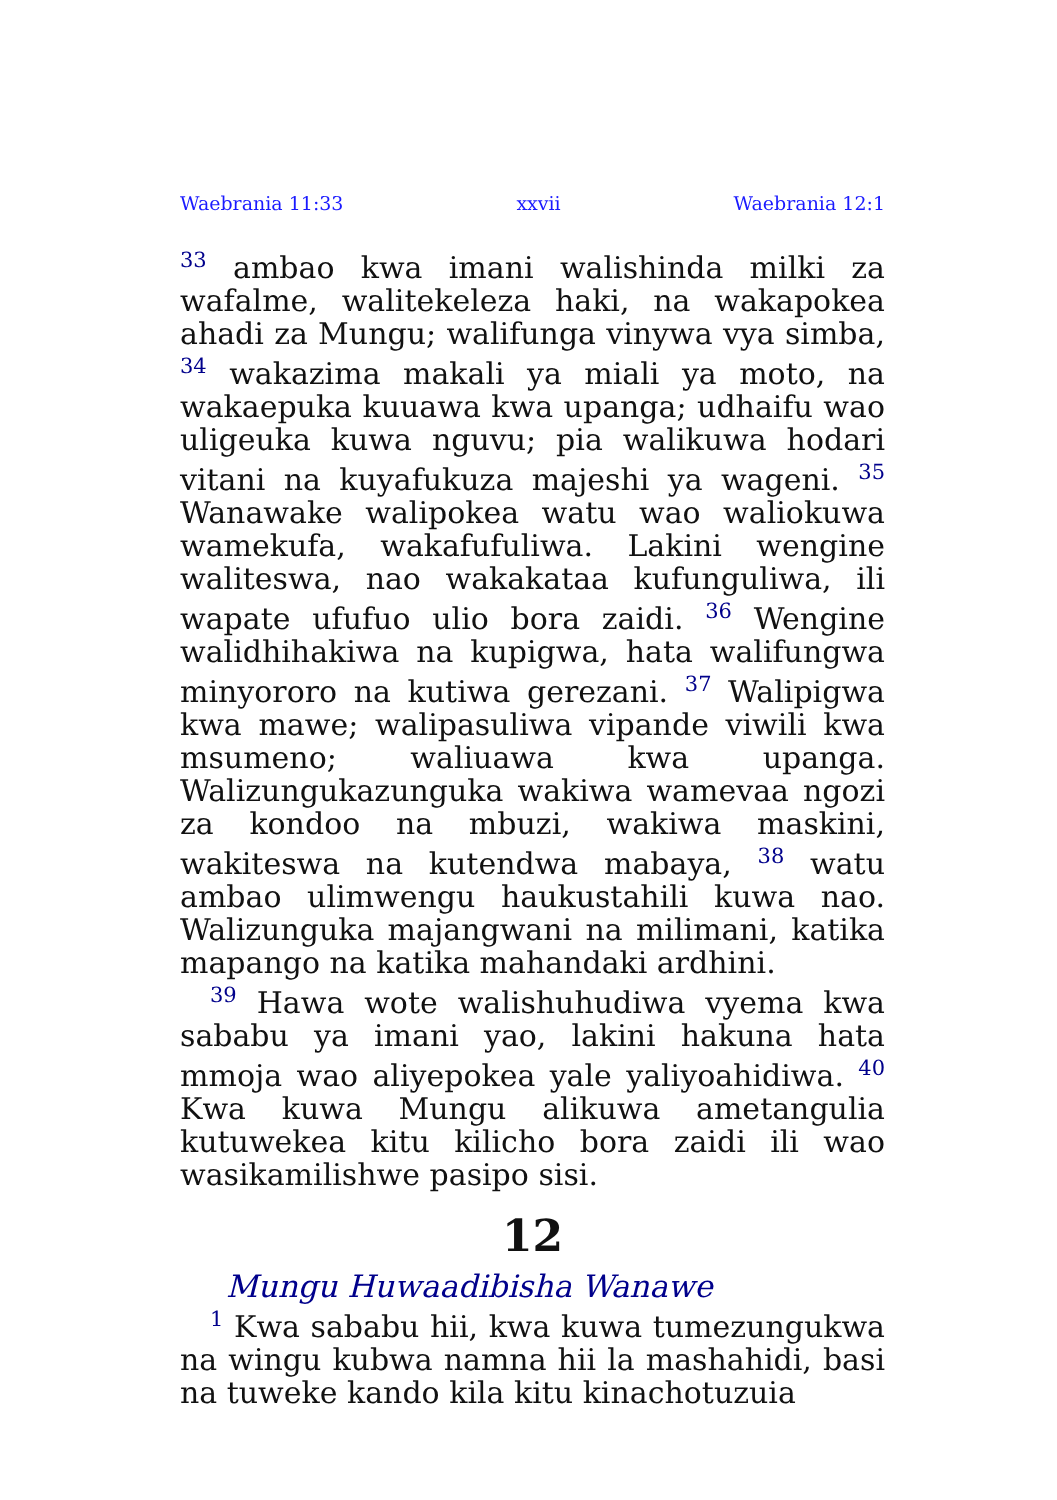Waebrania 11:33 xxvii Waebrania 12:1
<sup>33</sup> ambao kwa imani walishinda milki za wafalme, walitekeleza haki, na wakapokea ahadi za Mungu; walifunga vinywa vya simba, <sup>34</sup> wakazima makali ya miali ya moto, na wakaepuka kuuawa kwa upanga; udhaifu wao uligeuka kuwa nguvu; pia walikuwa hodari vitani na kuyafukuza majeshi ya wageni. <sup>35</sup> Wanawake walipokea watu wao waliokuwa wamekufa, wakafufuliwa. Lakini wengine waliteswa, nao wakakataa kufunguliwa, ili wapate ufufuo ulio bora zaidi. <sup>36</sup> Wengine walidhihakiwa na kupigwa, hata walifungwa minyororo na kutiwa gerezani. <sup>37</sup> Walipigwa kwa mawe; walipasuliwa vipande viwili kwa msumeno; waliuawa kwa upanga. Walizungukazunguka wakiwa wamevaa ngozi za kondoo na mbuzi, wakiwa maskini, wakiteswa na kutendwa mabaya, <sup>38</sup> watu ambao ulimwengu haukustahili kuwa nao. Walizunguka majangwani na milimani, katika mapango na katika mahandaki ardhini.
<sup>39</sup> Hawa wote walishuhudiwa vyema kwa sababu ya imani yao, lakini hakuna hata mmoja wao aliyepokea yale yaliyoahidiwa. <sup>40</sup> Kwa kuwa Mungu alikuwa ametangulia kutuwekea kitu kilicho bora zaidi ili wao wasikamilishwe pasipo sisi.
12
Mungu Huwaadibisha Wanawe
<sup>1</sup> Kwa sababu hii, kwa kuwa tumezungukwa na wingu kubwa namna hii la mashahidi, basi na tuweke kando kila kitu kinachotuzuia